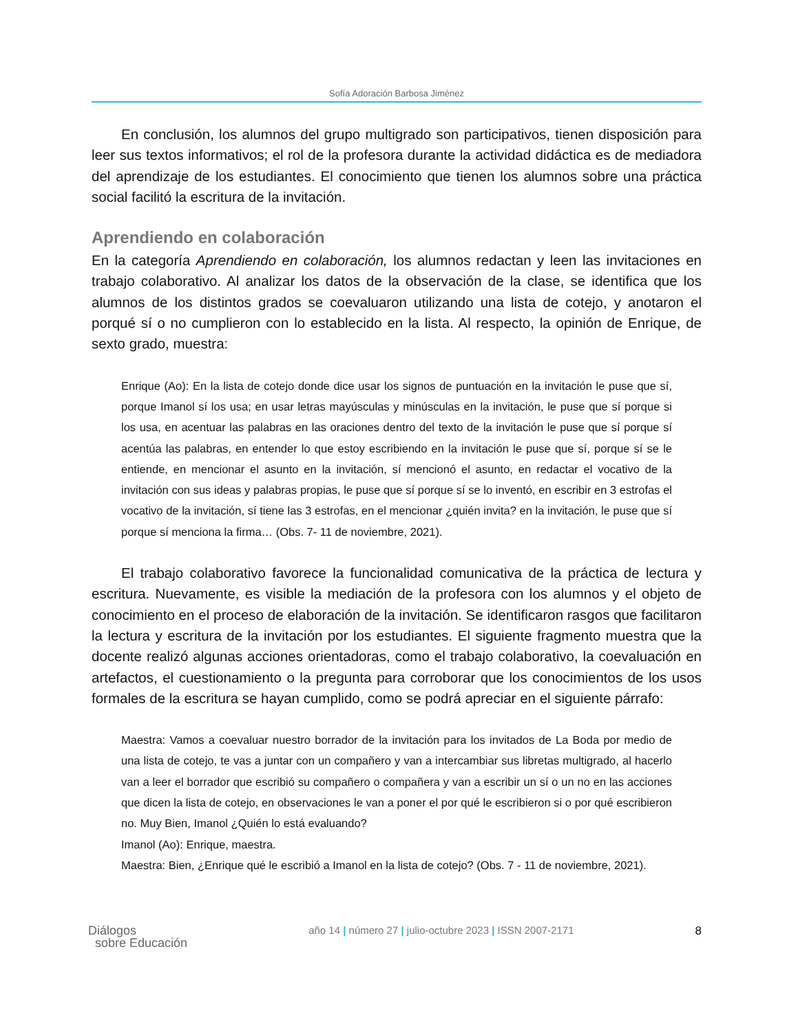Sofía Adoración Barbosa Jiménez
En conclusión, los alumnos del grupo multigrado son participativos, tienen disposición para leer sus textos informativos; el rol de la profesora durante la actividad didáctica es de mediadora del aprendizaje de los estudiantes. El conocimiento que tienen los alumnos sobre una práctica social facilitó la escritura de la invitación.
Aprendiendo en colaboración
En la categoría Aprendiendo en colaboración, los alumnos redactan y leen las invitaciones en trabajo colaborativo. Al analizar los datos de la observación de la clase, se identifica que los alumnos de los distintos grados se coevaluaron utilizando una lista de cotejo, y anotaron el porqué sí o no cumplieron con lo establecido en la lista. Al respecto, la opinión de Enrique, de sexto grado, muestra:
Enrique (Ao): En la lista de cotejo donde dice usar los signos de puntuación en la invitación le puse que sí, porque Imanol sí los usa; en usar letras mayúsculas y minúsculas en la invitación, le puse que sí porque si los usa, en acentuar las palabras en las oraciones dentro del texto de la invitación le puse que sí porque sí acentúa las palabras, en entender lo que estoy escribiendo en la invitación le puse que sí, porque sí se le entiende, en mencionar el asunto en la invitación, sí mencionó el asunto, en redactar el vocativo de la invitación con sus ideas y palabras propias, le puse que sí porque sí se lo inventó, en escribir en 3 estrofas el vocativo de la invitación, sí tiene las 3 estrofas, en el mencionar ¿quién invita? en la invitación, le puse que sí porque sí menciona la firma… (Obs. 7- 11 de noviembre, 2021).
El trabajo colaborativo favorece la funcionalidad comunicativa de la práctica de lectura y escritura. Nuevamente, es visible la mediación de la profesora con los alumnos y el objeto de conocimiento en el proceso de elaboración de la invitación. Se identificaron rasgos que facilitaron la lectura y escritura de la invitación por los estudiantes. El siguiente fragmento muestra que la docente realizó algunas acciones orientadoras, como el trabajo colaborativo, la coevaluación en artefactos, el cuestionamiento o la pregunta para corroborar que los conocimientos de los usos formales de la escritura se hayan cumplido, como se podrá apreciar en el siguiente párrafo:
Maestra: Vamos a coevaluar nuestro borrador de la invitación para los invitados de La Boda por medio de una lista de cotejo, te vas a juntar con un compañero y van a intercambiar sus libretas multigrado, al hacerlo van a leer el borrador que escribió su compañero o compañera y van a escribir un sí o un no en las acciones que dicen la lista de cotejo, en observaciones le van a poner el por qué le escribieron si o por qué escribieron no. Muy Bien, Imanol ¿Quién lo está evaluando?
Imanol (Ao): Enrique, maestra.
Maestra: Bien, ¿Enrique qué le escribió a Imanol en la lista de cotejo? (Obs. 7 - 11 de noviembre, 2021).
Diálogos
sobre Educación
año 14 | número 27 | julio-octubre 2023 | ISSN 2007-2171
8